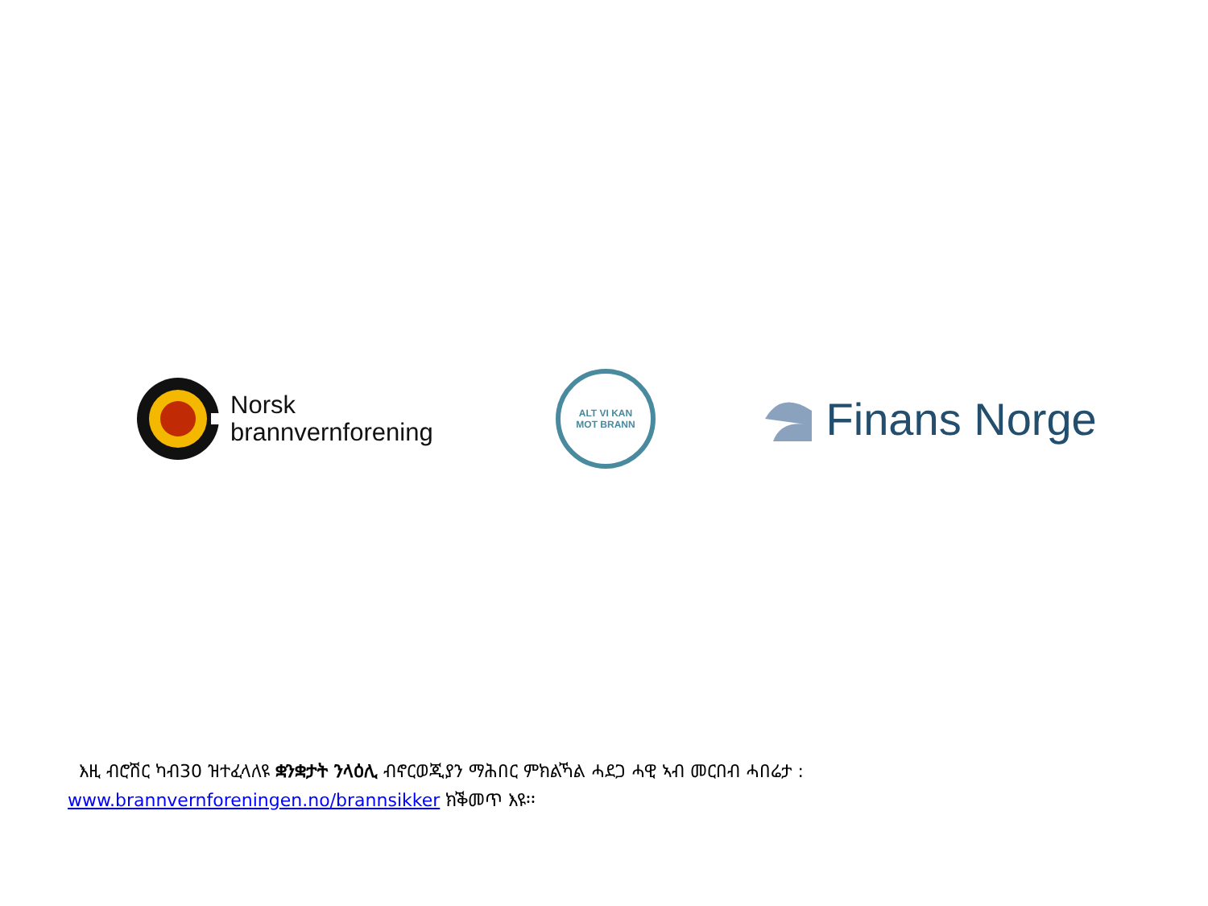Norsk
brannvernforening
ALT VI KAN
MOT BRANN
Finans Norge
እዚ ብሮሽር ካብ30 ዝተፈላለዩ ቋንቋታት ንላዕሊ ብኖርወጂያን ማሕበር ምክልኻል ሓደጋ ሓዊ ኣብ መርበብ ሓበሬታ :
www.brannvernforeningen.no/brannsikker ክቕመጥ እዩ፡፡